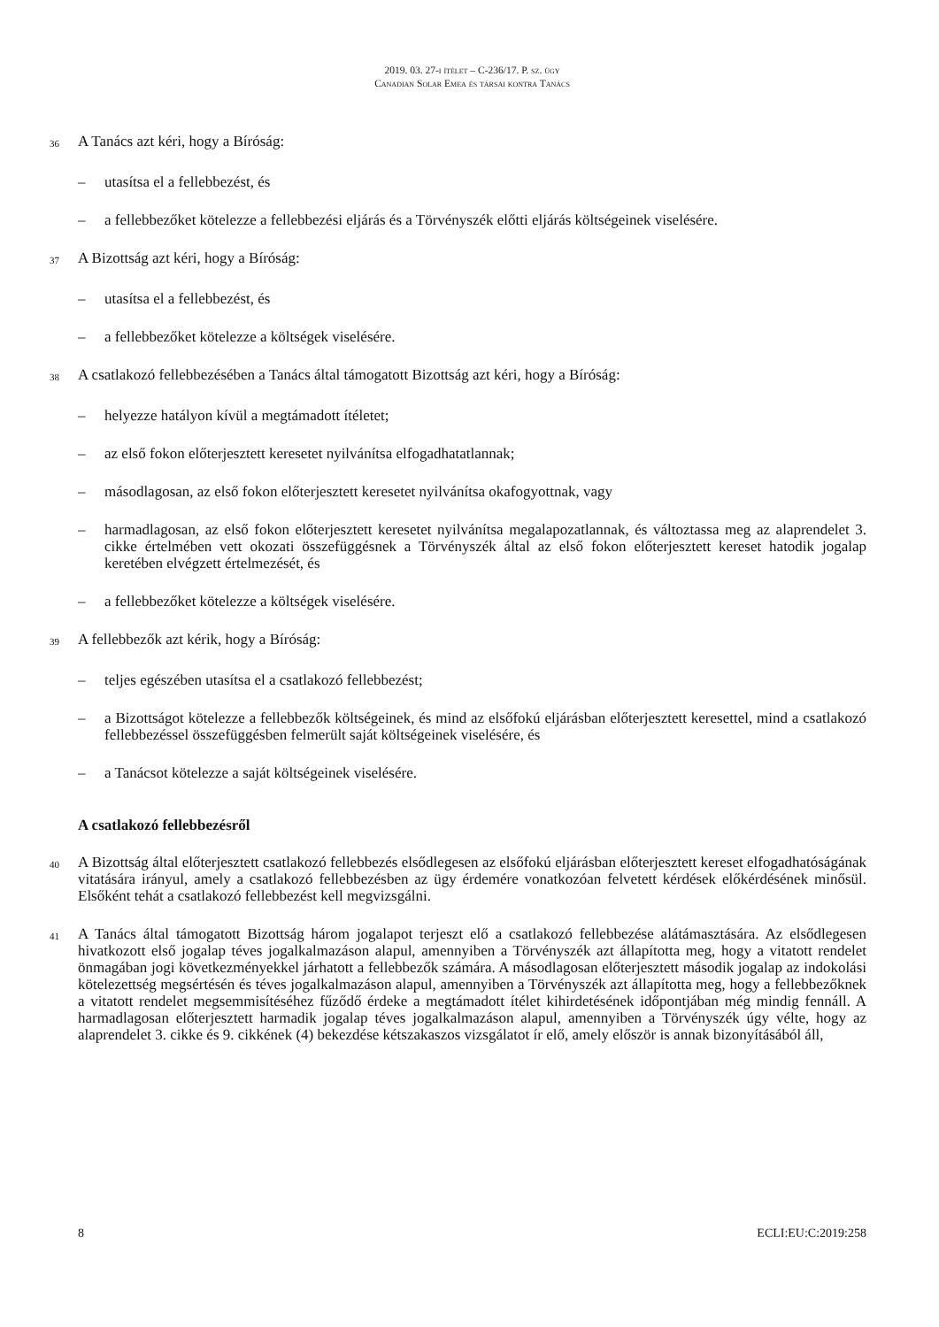2019. 03. 27-i ítélet – C-236/17. P. sz. ügy
Canadian Solar Emea és társai kontra Tanács
36 A Tanács azt kéri, hogy a Bíróság:
– utasítsa el a fellebbezést, és
– a fellebbezőket kötelezze a fellebbezési eljárás és a Törvényszék előtti eljárás költségeinek viselésére.
37 A Bizottság azt kéri, hogy a Bíróság:
– utasítsa el a fellebbezést, és
– a fellebbezőket kötelezze a költségek viselésére.
38 A csatlakozó fellebbezésében a Tanács által támogatott Bizottság azt kéri, hogy a Bíróság:
– helyezze hatályon kívül a megtámadott ítéletet;
– az első fokon előterjesztett keresetet nyilvánítsa elfogadhatatlannak;
– másodlagosan, az első fokon előterjesztett keresetet nyilvánítsa okafogyottnak, vagy
– harmadlagosan, az első fokon előterjesztett keresetet nyilvánítsa megalapozatlannak, és változtassa meg az alaprendelet 3. cikke értelmében vett okozati összefüggésnek a Törvényszék által az első fokon előterjesztett kereset hatodik jogalap keretében elvégzett értelmezését, és
– a fellebbezőket kötelezze a költségek viselésére.
39 A fellebbezők azt kérik, hogy a Bíróság:
– teljes egészében utasítsa el a csatlakozó fellebbezést;
– a Bizottságot kötelezze a fellebbezők költségeinek, és mind az elsőfokú eljárásban előterjesztett keresettel, mind a csatlakozó fellebbezéssel összefüggésben felmerült saját költségeinek viselésére, és
– a Tanácsot kötelezze a saját költségeinek viselésére.
A csatlakozó fellebbezésről
40 A Bizottság által előterjesztett csatlakozó fellebbezés elsődlegesen az elsőfokú eljárásban előterjesztett kereset elfogadhatóságának vitatására irányul, amely a csatlakozó fellebbezésben az ügy érdemére vonatkozóan felvetett kérdések előkérdésének minősül. Elsőként tehát a csatlakozó fellebbezést kell megvizsgálni.
41 A Tanács által támogatott Bizottság három jogalapot terjeszt elő a csatlakozó fellebbezése alátámasztására. Az elsődlegesen hivatkozott első jogalap téves jogalkalmazáson alapul, amennyiben a Törvényszék azt állapította meg, hogy a vitatott rendelet önmagában jogi következményekkel járhatott a fellebbezők számára. A másodlagosan előterjesztett második jogalap az indokolási kötelezettség megsértésén és téves jogalkalmazáson alapul, amennyiben a Törvényszék azt állapította meg, hogy a fellebbezőknek a vitatott rendelet megsemmisítéséhez fűződő érdeke a megtámadott ítélet kihirdetésének időpontjában még mindig fennáll. A harmadlagosan előterjesztett harmadik jogalap téves jogalkalmazáson alapul, amennyiben a Törvényszék úgy vélte, hogy az alaprendelet 3. cikke és 9. cikkének (4) bekezdése kétszakaszos vizsgálatot ír elő, amely először is annak bizonyításából áll,
8 ECLI:EU:C:2019:258